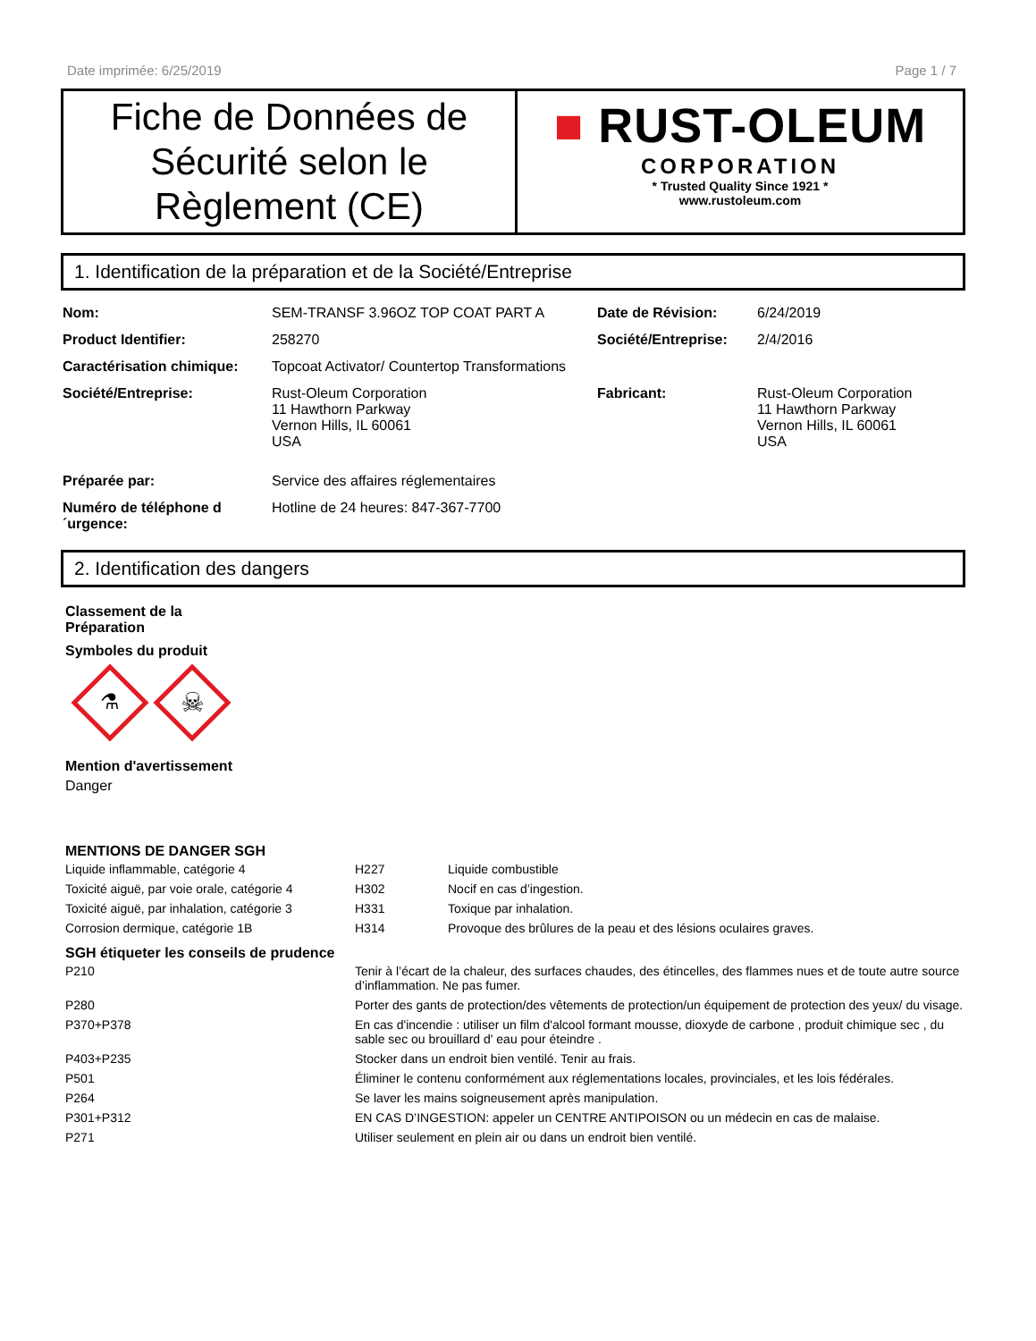Date imprimée: 6/25/2019 Page 1 / 7
Fiche de Données de Sécurité selon le Règlement (CE)
■ RUST-OLEUM
CORPORATION
* Trusted Quality Since 1921 *
www.rustoleum.com
1. Identification de la préparation et de la Société/Entreprise
| Nom: | SEM-TRANSF 3.96OZ TOP COAT PART A | Date de Révision: | 6/24/2019 |
| Product Identifier: | 258270 | Société/Entreprise: | 2/4/2016 |
| Caractérisation chimique: | Topcoat Activator/ Countertop Transformations | | |
| Société/Entreprise: | Rust-Oleum Corporation 11 Hawthorn Parkway Vernon Hills, IL 60061 USA | Fabricant: | Rust-Oleum Corporation 11 Hawthorn Parkway Vernon Hills, IL 60061 USA |
| Préparée par: | Service des affaires réglementaires | | |
| Numéro de téléphone d ´urgence: | Hotline de 24 heures: 847-367-7700 | | |
2. Identification des dangers
Classement de la
Préparation
Symboles du produit
⚗
☠
Mention d'avertissement
Danger
MENTIONS DE DANGER SGH
| Liquide inflammable, catégorie 4 | H227 | Liquide combustible |
| Toxicité aiguë, par voie orale, catégorie 4 | H302 | Nocif en cas d’ingestion. |
| Toxicité aiguë, par inhalation, catégorie 3 | H331 | Toxique par inhalation. |
| Corrosion dermique, catégorie 1B | H314 | Provoque des brûlures de la peau et des lésions oculaires graves. |
SGH étiqueter les conseils de prudence
| P210 | Tenir à l’écart de la chaleur, des surfaces chaudes, des étincelles, des flammes nues et de toute autre source d’inflammation. Ne pas fumer. |
| P280 | Porter des gants de protection/des vêtements de protection/un équipement de protection des yeux/ du visage. |
| P370+P378 | En cas d'incendie : utiliser un film d'alcool formant mousse, dioxyde de carbone , produit chimique sec , du sable sec ou brouillard d' eau pour éteindre . |
| P403+P235 | Stocker dans un endroit bien ventilé. Tenir au frais. |
| P501 | Éliminer le contenu conformément aux réglementations locales, provinciales, et les lois fédérales. |
| P264 | Se laver les mains soigneusement après manipulation. |
| P301+P312 | EN CAS D’INGESTION: appeler un CENTRE ANTIPOISON ou un médecin en cas de malaise. |
| P271 | Utiliser seulement en plein air ou dans un endroit bien ventilé. |